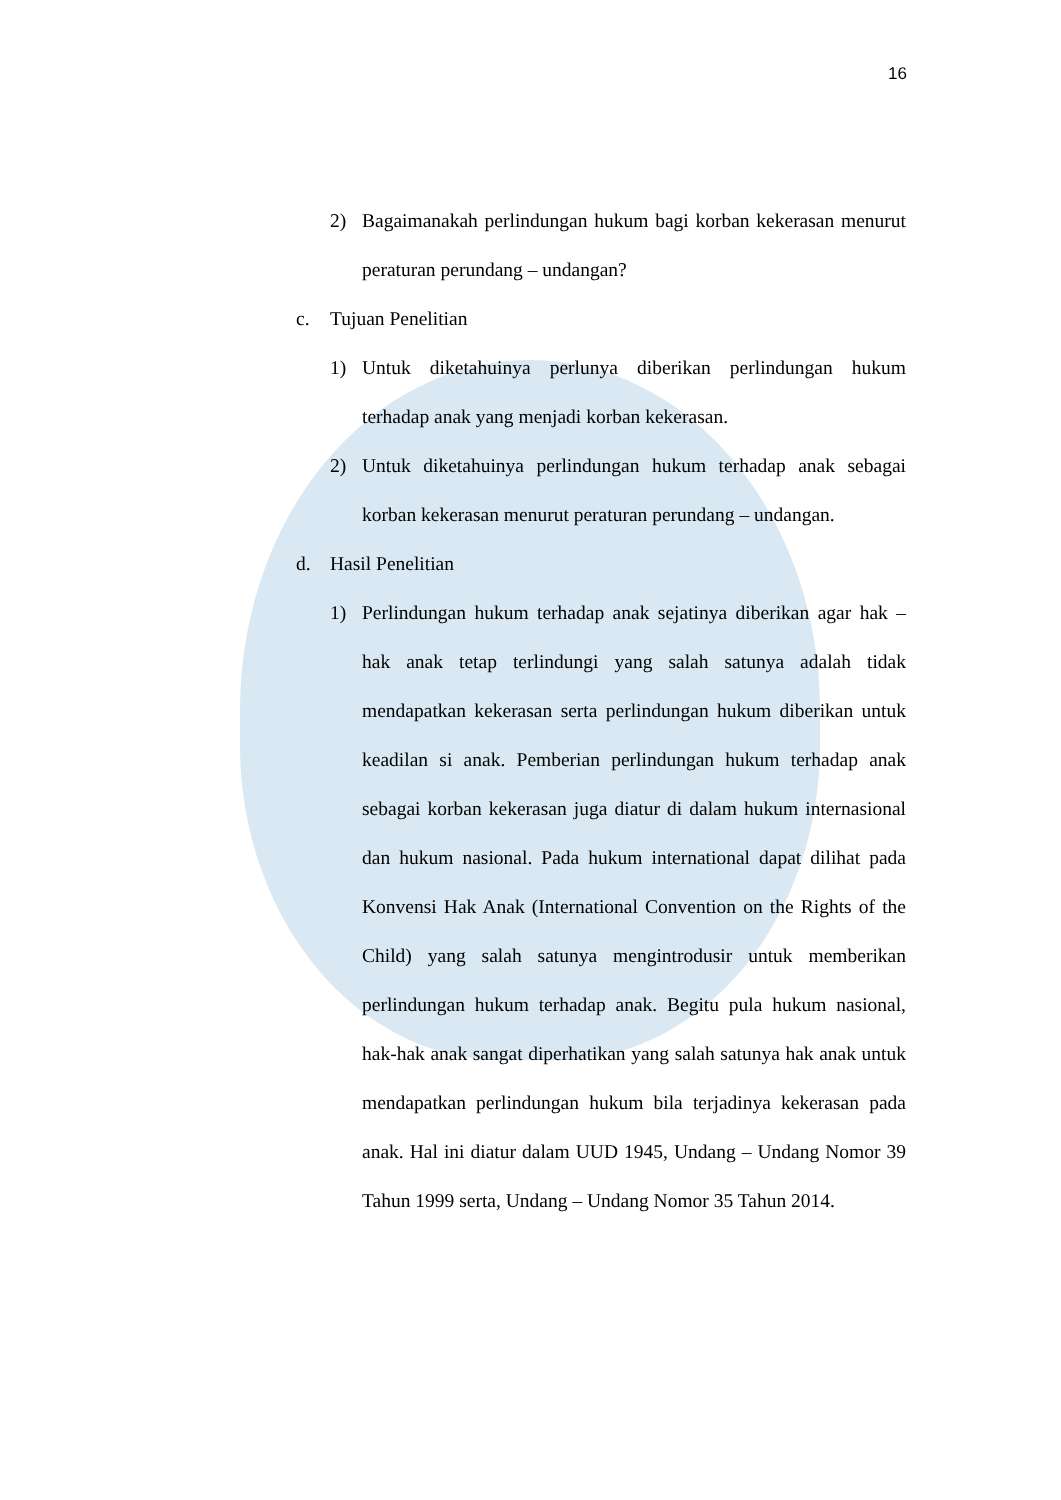16
2) Bagaimanakah perlindungan hukum bagi korban kekerasan menurut peraturan perundang – undangan?
c. Tujuan Penelitian
1) Untuk diketahuinya perlunya diberikan perlindungan hukum terhadap anak yang menjadi korban kekerasan.
2) Untuk diketahuinya perlindungan hukum terhadap anak sebagai korban kekerasan menurut peraturan perundang – undangan.
d. Hasil Penelitian
1) Perlindungan hukum terhadap anak sejatinya diberikan agar hak – hak anak tetap terlindungi yang salah satunya adalah tidak mendapatkan kekerasan serta perlindungan hukum diberikan untuk keadilan si anak. Pemberian perlindungan hukum terhadap anak sebagai korban kekerasan juga diatur di dalam hukum internasional dan hukum nasional. Pada hukum international dapat dilihat pada Konvensi Hak Anak (International Convention on the Rights of the Child) yang salah satunya mengintrodusir untuk memberikan perlindungan hukum terhadap anak. Begitu pula hukum nasional, hak-hak anak sangat diperhatikan yang salah satunya hak anak untuk mendapatkan perlindungan hukum bila terjadinya kekerasan pada anak. Hal ini diatur dalam UUD 1945, Undang – Undang Nomor 39 Tahun 1999 serta, Undang – Undang Nomor 35 Tahun 2014.